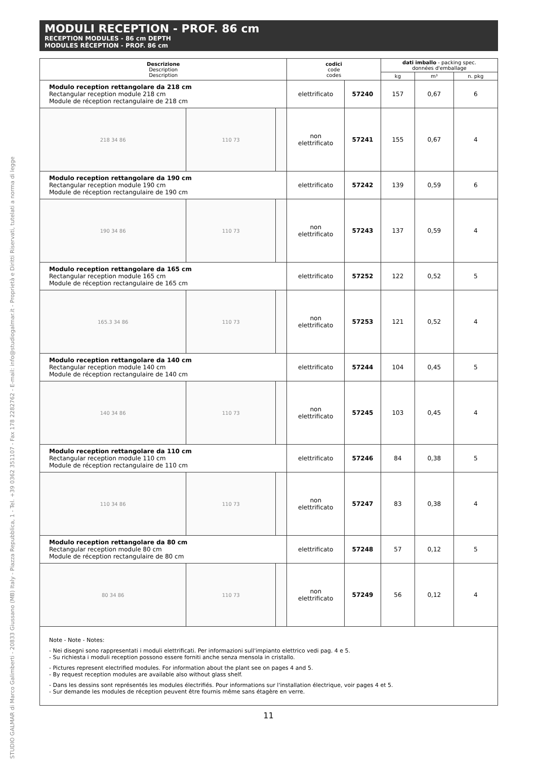STUDIO GALMAR di Marco Galimberti - 20833 Giussano (MB) Italy - Piazza Repubblica, 1 - Tel. +39 0362 351107 - Fax 178 2282762 - E-mail: info@studiogalmar.it - Proprietà e Diritti Riservati, tutelati a norma di legge
MODULI RECEPTION - PROF. 86 cm
RECEPTION MODULES - 86 cm DEPTH
MODULES RÉCEPTION - PROF. 86 cm
| Descrizione Description Description | | | codici code codes | | dati imballo - packing spec. données d'emballage | | |
| --- | --- | --- | --- | --- | --- | --- | --- |
| | | | | | kg | m³ | n. pkg |
| Modulo reception rettangolare da 218 cm Rectangular reception module 218 cm Module de réception rectangulaire de 218 cm | | | elettrificato | 57240 | 157 | 0,67 | 6 |
| 218 34 86 | 110 73 | | non elettrificato | 57241 | 155 | 0,67 | 4 |
| Modulo reception rettangolare da 190 cm Rectangular reception module 190 cm Module de réception rectangulaire de 190 cm | | | elettrificato | 57242 | 139 | 0,59 | 6 |
| 190 34 86 | 110 73 | | non elettrificato | 57243 | 137 | 0,59 | 4 |
| Modulo reception rettangolare da 165 cm Rectangular reception module 165 cm Module de réception rectangulaire de 165 cm | | | elettrificato | 57252 | 122 | 0,52 | 5 |
| 165.3 34 86 | 110 73 | | non elettrificato | 57253 | 121 | 0,52 | 4 |
| Modulo reception rettangolare da 140 cm Rectangular reception module 140 cm Module de réception rectangulaire de 140 cm | | | elettrificato | 57244 | 104 | 0,45 | 5 |
| 140 34 86 | 110 73 | | non elettrificato | 57245 | 103 | 0,45 | 4 |
| Modulo reception rettangolare da 110 cm Rectangular reception module 110 cm Module de réception rectangulaire de 110 cm | | | elettrificato | 57246 | 84 | 0,38 | 5 |
| 110 34 86 | 110 73 | | non elettrificato | 57247 | 83 | 0,38 | 4 |
| Modulo reception rettangolare da 80 cm Rectangular reception module 80 cm Module de réception rectangulaire de 80 cm | | | elettrificato | 57248 | 57 | 0,12 | 5 |
| 80 34 86 | 110 73 | | non elettrificato | 57249 | 56 | 0,12 | 4 |
| Note - Note - Notes: - Nei disegni sono rappresentati i moduli elettrificati. Per informazioni sull'impianto elettrico vedi pag. 4 e 5. - Su richiesta i moduli reception possono essere forniti anche senza mensola in cristallo. - Pictures represent electrified modules. For information about the plant see on pages 4 and 5. - By request reception modules are available also without glass shelf. - Dans les dessins sont représentés les modules électrifiés. Pour informations sur l'installation électrique, voir pages 4 et 5. - Sur demande les modules de réception peuvent être fournis même sans étagère en verre. | | | | | | | |
11